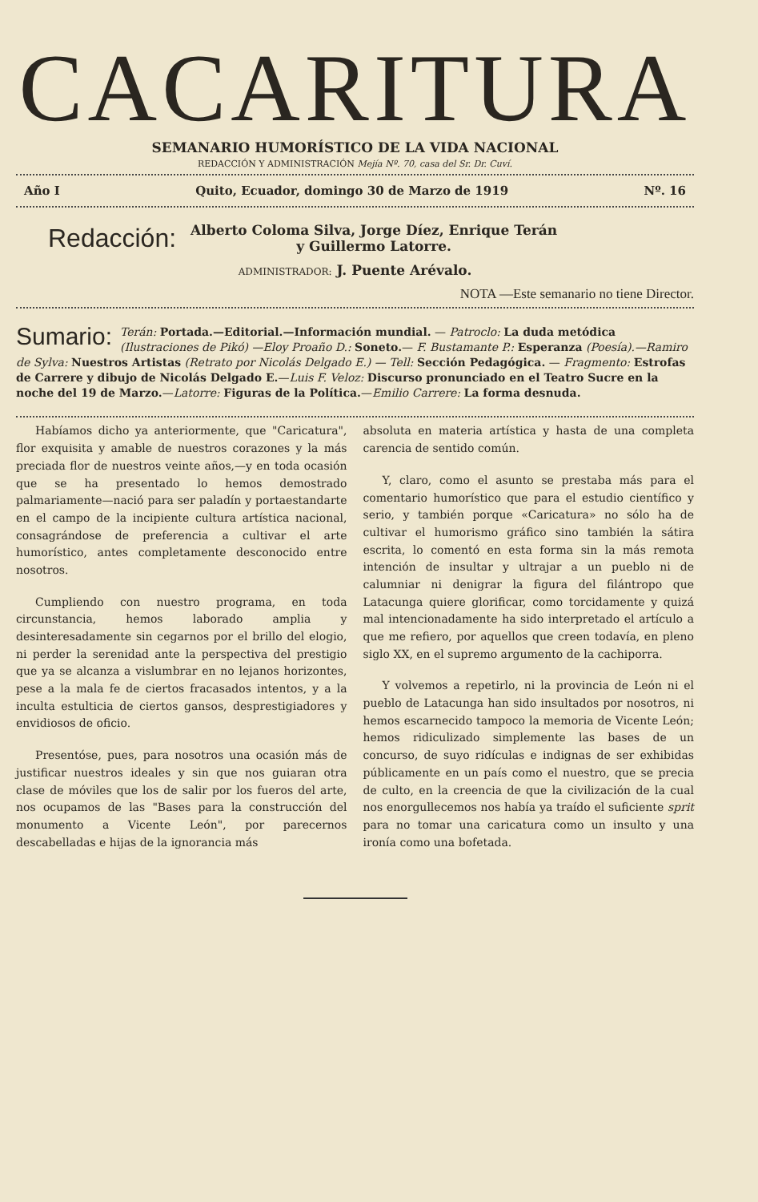CACARITURA
SEMANARIO HUMORÍSTICO DE LA VIDA NACIONAL
REDACCIÓN Y ADMINISTRACIÓN Mejía Nº. 70, casa del Sr. Dr. Cuví.
Año I Quito, Ecuador, domingo 30 de Marzo de 1919 Nº. 16
Redacción: Alberto Coloma Silva, Jorge Díez, Enrique Terán
y Guillermo Latorre.
ADMINISTRADOR: J. Puente Arévalo.
NOTA —Este semanario no tiene Director.
Sumario: Terán: Portada.—Editorial.—Información mundial. — Patroclo: La duda metódica (Ilustraciones de Pikó) —Eloy Proaño D.: Soneto.— F. Bustamante P.: Esperanza (Poesía).—Ramiro de Sylva: Nuestros Artistas (Retrato por Nicolás Delgado E.) — Tell: Sección Pedagógica. — Fragmento: Estrofas de Carrere y dibujo de Nicolás Delgado E.—Luis F. Veloz: Discurso pronunciado en el Teatro Sucre en la noche del 19 de Marzo.—Latorre: Figuras de la Política.—Emilio Carrere: La forma desnuda.
Habíamos dicho ya anteriormente, que "Caricatura", flor exquisita y amable de nuestros corazones y la más preciada flor de nuestros veinte años,—y en toda ocasión que se ha presentado lo hemos demostrado palmariamente—nació para ser paladín y portaestandarte en el campo de la incipiente cultura artística nacional, consagrándose de preferencia a cultivar el arte humorístico, antes completamente desconocido entre nosotros.
Cumpliendo con nuestro programa, en toda circunstancia, hemos laborado amplia y desinteresadamente sin cegarnos por el brillo del elogio, ni perder la serenidad ante la perspectiva del prestigio que ya se alcanza a vislumbrar en no lejanos horizontes, pese a la mala fe de ciertos fracasados intentos, y a la inculta estulticia de ciertos gansos, desprestigiadores y envidiosos de oficio.
Presentóse, pues, para nosotros una ocasión más de justificar nuestros ideales y sin que nos guiaran otra clase de móviles que los de salir por los fueros del arte, nos ocupamos de las "Bases para la construcción del monumento a Vicente León", por parecernos descabelladas e hijas de la ignorancia más
absoluta en materia artística y hasta de una completa carencia de sentido común.
Y, claro, como el asunto se prestaba más para el comentario humorístico que para el estudio científico y serio, y también porque «Caricatura» no sólo ha de cultivar el humorismo gráfico sino también la sátira escrita, lo comentó en esta forma sin la más remota intención de insultar y ultrajar a un pueblo ni de calumniar ni denigrar la figura del filántropo que Latacunga quiere glorificar, como torcidamente y quizá mal intencionadamente ha sido interpretado el artículo a que me refiero, por aquellos que creen todavía, en pleno siglo XX, en el supremo argumento de la cachiporra.
Y volvemos a repetirlo, ni la provincia de León ni el pueblo de Latacunga han sido insultados por nosotros, ni hemos escarnecido tampoco la memoria de Vicente León; hemos ridiculizado simplemente las bases de un concurso, de suyo ridículas e indignas de ser exhibidas públicamente en un país como el nuestro, que se precia de culto, en la creencia de que la civilización de la cual nos enorgullecemos nos había ya traído el suficiente sprit para no tomar una caricatura como un insulto y una ironía como una bofetada.